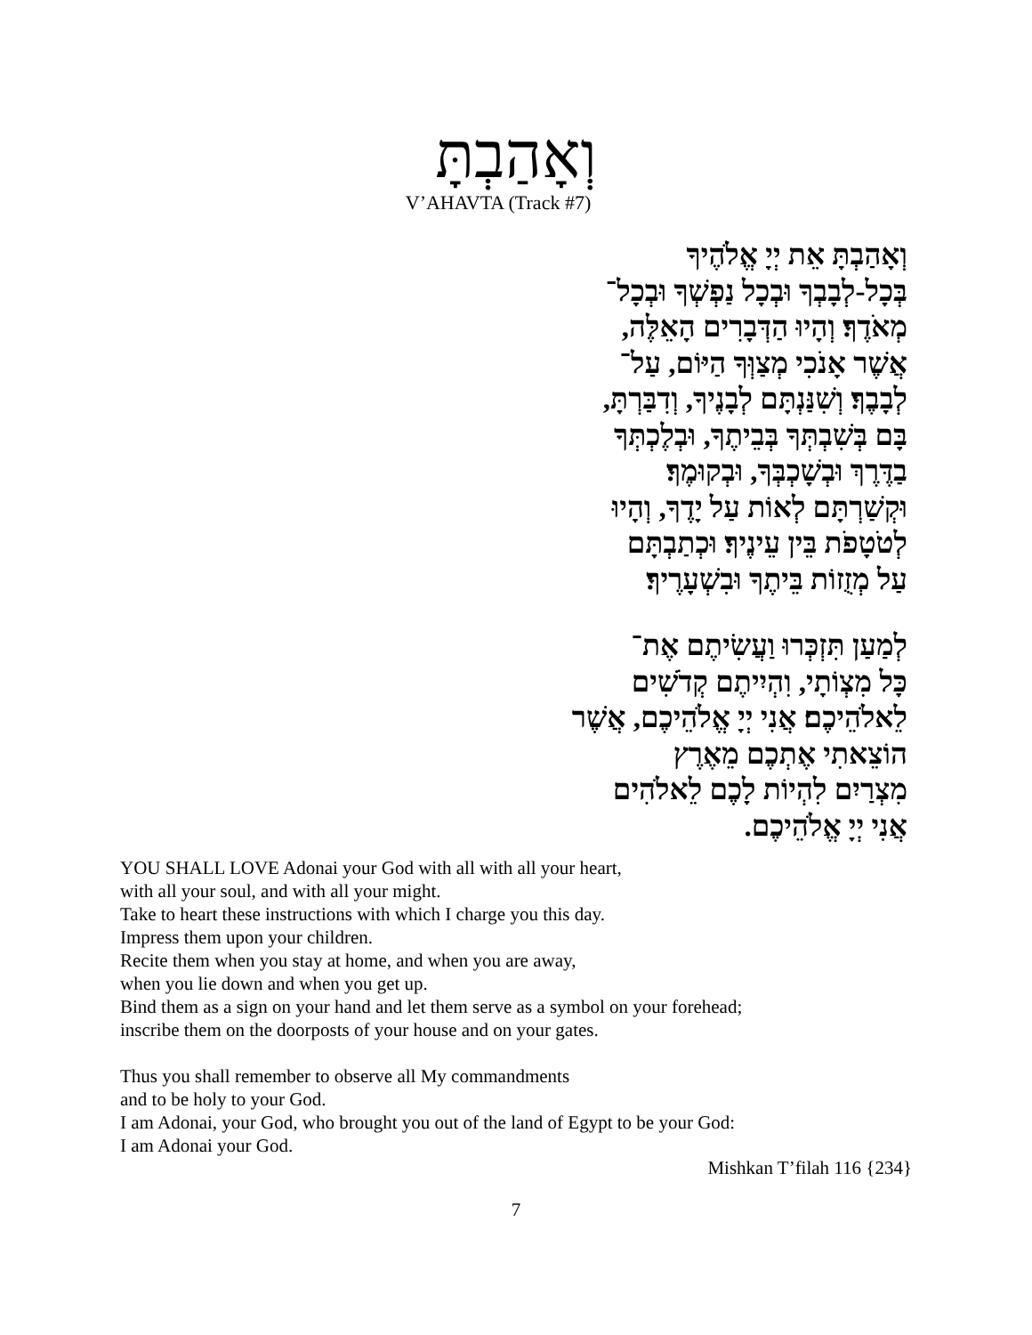וְאָהַבְתָּ
V’AHAVTA (Track #7)
וְאָהַבְתָּ אֵת יְיָ אֱלֹהֶיךָ
בְּכָל-לְבָבְךָ וּבְכָל נַפְשְׁךָ וּבְכָל־
מְאֹדֶךָ׃ וְהָיוּ הַדְּבָרִים הָאֵלֶּה,
אֲשֶׁר אָנֹכִי מְצַוְּךָ הַיּוֹם, עַל־
לְבָבֶךָ׃ וְשִׁנַּנְתָּם לְבָנֶיךָ, וְדִבַּרְתָּ,
בָּם בְּשִׁבְתְּךָ בְּבֵיתֶךָ, וּבְלֶכְתְּךָ
בַדֶּרֶךְ וּבְשָׁכְבְּךָ, וּבְקוּמֶךָ׃
וּקְשַׁרְתָּם לְאוֹת עַל יָדֶךָ, וְהָיוּ
לְטֹטָפֹת בֵּין עֵינֶיךָ׃ וּכְתַבְתָּם
עַל מְזֻזוֹת בֵּיתֶךָ וּבִשְׁעָרֶיךָ׃
לְמַעַן תִּזְכְּרוּ וַעֲשִׂיתֶם אֶת־
כָּל מִצְוֹתָי, וִהְיִיתֶם קְדֹשִׁים
לֵאלֹהֵיכֶם׃ אֲנִי יְיָ אֱלֹהֵיכֶם, אֲשֶׁר
הוֹצֵאתִי אֶתְכֶם מֵאֶרֶץ
מִצְרַיִם לִהְיוֹת לָכֶם לֵאלֹהִים
אֲנִי יְיָ אֱלֹהֵיכֶם.
YOU SHALL LOVE Adonai your God with all with all your heart,
with all your soul, and with all your might.
Take to heart these instructions with which I charge you this day.
Impress them upon your children.
Recite them when you stay at home, and when you are away,
when you lie down and when you get up.
Bind them as a sign on your hand and let them serve as a symbol on your forehead;
inscribe them on the doorposts of your house and on your gates.
Thus you shall remember to observe all My commandments
and to be holy to your God.
I am Adonai, your God, who brought you out of the land of Egypt to be your God:
I am Adonai your God.
Mishkan T’filah 116 {234}
7